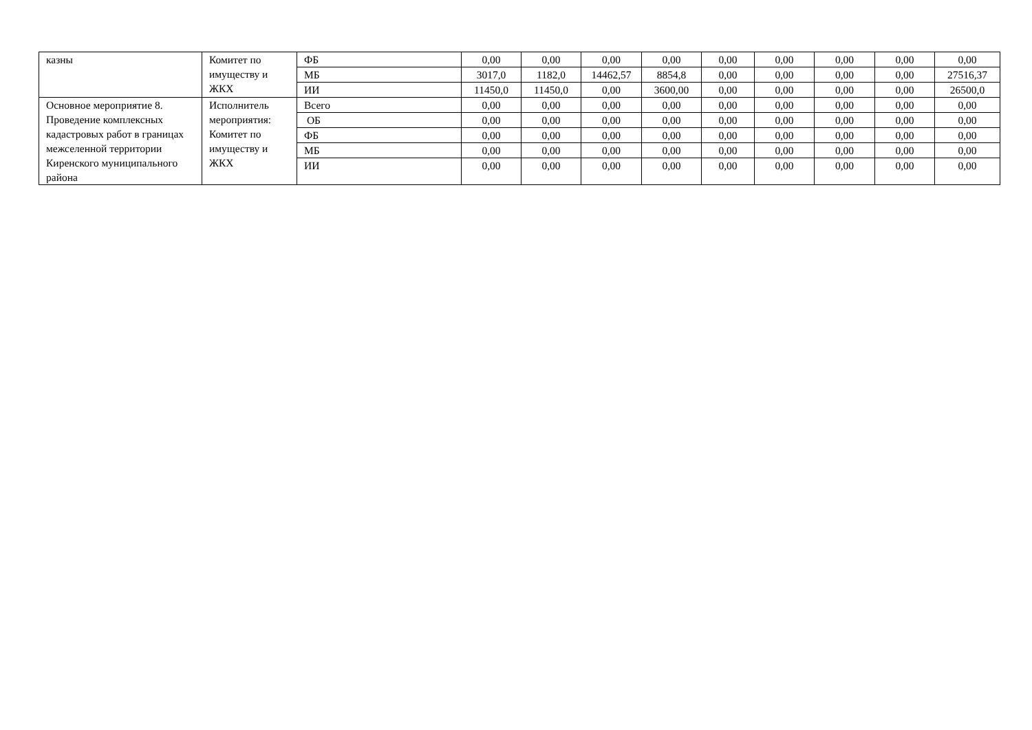| казны | Комитет по имуществу и ЖКХ | ФБ | 0,00 | 0,00 | 0,00 | 0,00 | 0,00 | 0,00 | 0,00 | 0,00 | 0,00 |
| | | МБ | 3017,0 | 1182,0 | 14462,57 | 8854,8 | 0,00 | 0,00 | 0,00 | 0,00 | 27516,37 |
| | | ИИ | 11450,0 | 11450,0 | 0,00 | 3600,00 | 0,00 | 0,00 | 0,00 | 0,00 | 26500,0 |
| Основное мероприятие 8. Проведение комплексных кадастровых работ в границах межселенной территории Киренского муниципального района | Исполнитель мероприятия: Комитет по имуществу и ЖКХ | Всего | 0,00 | 0,00 | 0,00 | 0,00 | 0,00 | 0,00 | 0,00 | 0,00 | 0,00 |
| | | ОБ | 0,00 | 0,00 | 0,00 | 0,00 | 0,00 | 0,00 | 0,00 | 0,00 | 0,00 |
| | | ФБ | 0,00 | 0,00 | 0,00 | 0,00 | 0,00 | 0,00 | 0,00 | 0,00 | 0,00 |
| | | МБ | 0,00 | 0,00 | 0,00 | 0,00 | 0,00 | 0,00 | 0,00 | 0,00 | 0,00 |
| | | ИИ | 0,00 | 0,00 | 0,00 | 0,00 | 0,00 | 0,00 | 0,00 | 0,00 | 0,00 |